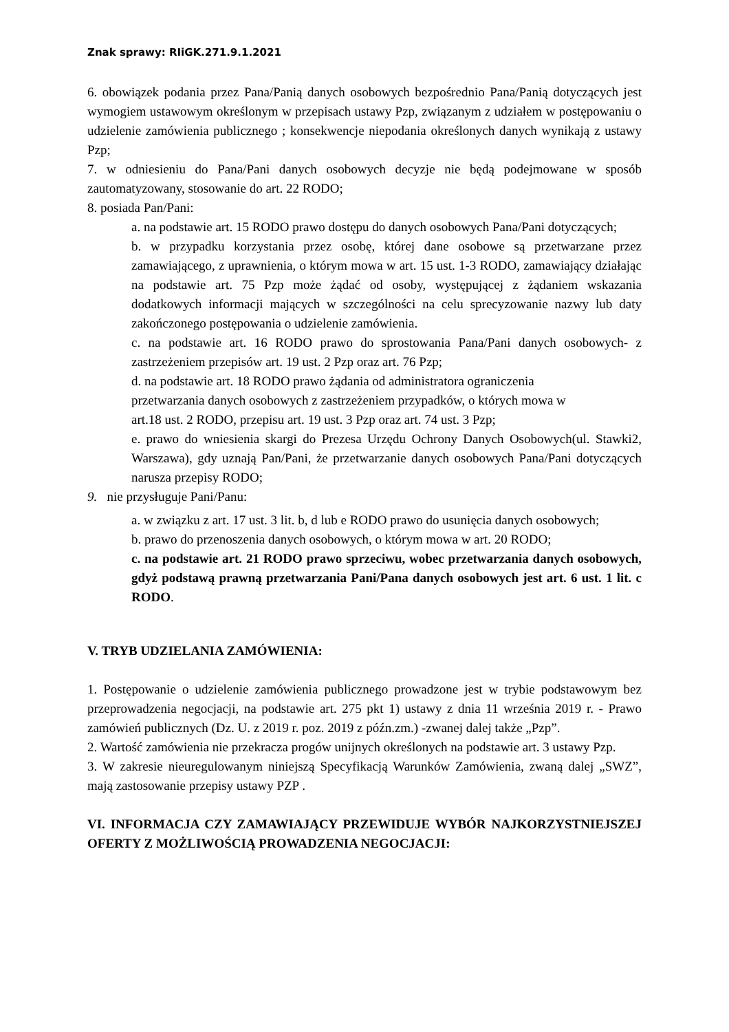Znak sprawy: RIiGK.271.9.1.2021
6. obowiązek podania przez Pana/Panią danych osobowych bezpośrednio Pana/Panią dotyczących jest wymogiem ustawowym określonym w przepisach ustawy Pzp, związanym z udziałem w postępowaniu o udzielenie zamówienia publicznego ; konsekwencje niepodania określonych danych wynikają z ustawy Pzp;
7. w odniesieniu do Pana/Pani danych osobowych decyzje nie będą podejmowane w sposób zautomatyzowany, stosowanie do art. 22 RODO;
8. posiada Pan/Pani:
a. na podstawie art. 15 RODO prawo dostępu do danych osobowych Pana/Pani dotyczących;
b. w przypadku korzystania przez osobę, której dane osobowe są przetwarzane przez zamawiającego, z uprawnienia, o którym mowa w art. 15 ust. 1-3 RODO, zamawiający działając na podstawie art. 75 Pzp może żądać od osoby, występującej z żądaniem wskazania dodatkowych informacji mających w szczególności na celu sprecyzowanie nazwy lub daty zakończonego postępowania o udzielenie zamówienia.
c. na podstawie art. 16 RODO prawo do sprostowania Pana/Pani danych osobowych- z zastrzeżeniem przepisów art. 19 ust. 2 Pzp oraz art. 76 Pzp;
d. na podstawie art. 18 RODO prawo żądania od administratora ograniczenia
przetwarzania danych osobowych z zastrzeżeniem przypadków, o których mowa w
art.18 ust. 2 RODO, przepisu art. 19 ust. 3 Pzp oraz art. 74 ust. 3 Pzp;
e. prawo do wniesienia skargi do Prezesa Urzędu Ochrony Danych Osobowych(ul. Stawki2, Warszawa), gdy uznają Pan/Pani, że przetwarzanie danych osobowych Pana/Pani dotyczących narusza przepisy RODO;
9. nie przysługuje Pani/Panu:
a. w związku z art. 17 ust. 3 lit. b, d lub e RODO prawo do usunięcia danych osobowych;
b. prawo do przenoszenia danych osobowych, o którym mowa w art. 20 RODO;
c. na podstawie art. 21 RODO prawo sprzeciwu, wobec przetwarzania danych osobowych, gdyż podstawą prawną przetwarzania Pani/Pana danych osobowych jest art. 6 ust. 1 lit. c RODO.
V. TRYB UDZIELANIA ZAMÓWIENIA:
1. Postępowanie o udzielenie zamówienia publicznego prowadzone jest w trybie podstawowym bez przeprowadzenia negocjacji, na podstawie art. 275 pkt 1) ustawy z dnia 11 września 2019 r. - Prawo zamówień publicznych (Dz. U. z 2019 r. poz. 2019 z późn.zm.) -zwanej dalej także „Pzp”.
2. Wartość zamówienia nie przekracza progów unijnych określonych na podstawie art. 3 ustawy Pzp.
3. W zakresie nieuregulowanym niniejszą Specyfikacją Warunków Zamówienia, zwaną dalej „SWZ”, mają zastosowanie przepisy ustawy PZP .
VI. INFORMACJA CZY ZAMAWIAJĄCY PRZEWIDUJE WYBÓR NAJKORZYSTNIEJSZEJ OFERTY Z MOŻLIWOŚCIĄ PROWADZENIA NEGOCJACJI: